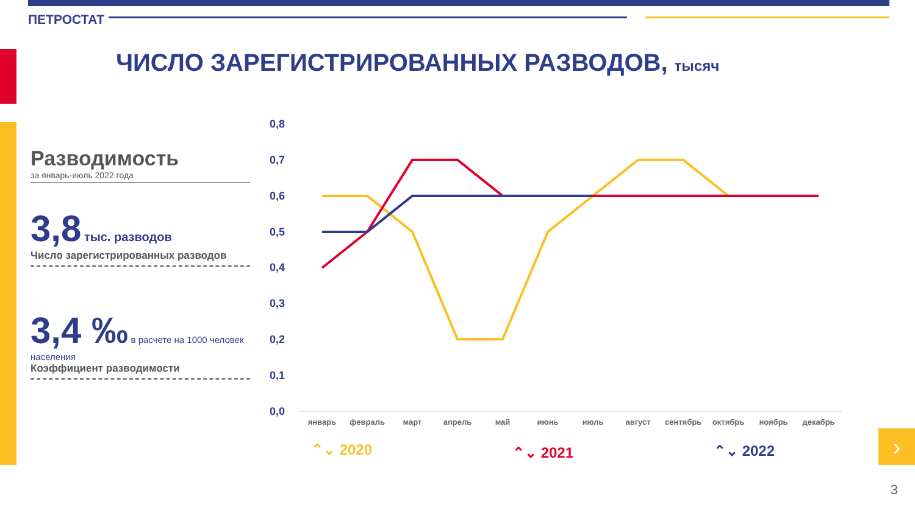›
ПЕТРОСТАТ
ЧИСЛО ЗАРЕГИСТРИРОВАННЫХ РАЗВОДОВ, тысяч
Разводимость
за январь-июль 2022 года
3,8 тыс. разводов
Число зарегистрированных разводов
3,4 ‰ в расчете на 1000 человек населения
Коэффициент разводимости
0,8
0,7
0,6
0,5
0,4
0,3
0,2
0,1
0,0
январь
февраль
март
апрель
май
июнь
июль
август
сентябрь
октябрь
ноябрь
декабрь
⌃⌄ 2020
⌃⌄ 2021
⌃⌄ 2022
3